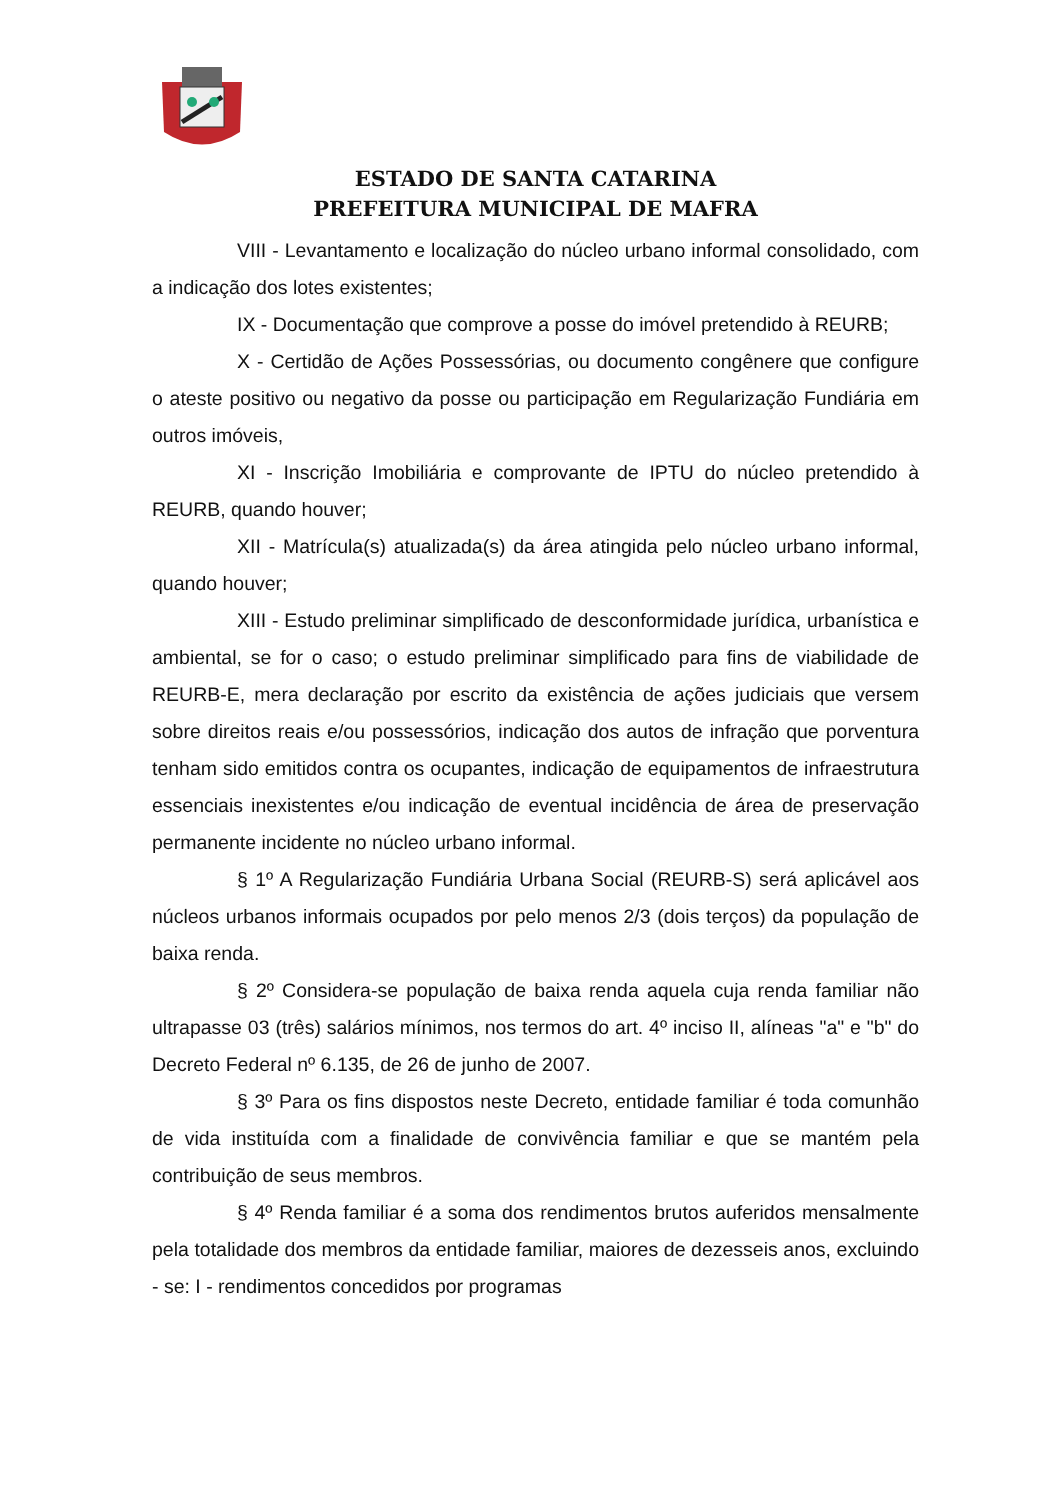ESTADO DE SANTA CATARINA
PREFEITURA MUNICIPAL DE MAFRA
VIII - Levantamento e localização do núcleo urbano informal consolidado, com a indicação dos lotes existentes;
IX - Documentação que comprove a posse do imóvel pretendido à REURB;
X - Certidão de Ações Possessórias, ou documento congênere que configure o ateste positivo ou negativo da posse ou participação em Regularização Fundiária em outros imóveis,
XI - Inscrição Imobiliária e comprovante de IPTU do núcleo pretendido à REURB, quando houver;
XII - Matrícula(s) atualizada(s) da área atingida pelo núcleo urbano informal, quando houver;
XIII - Estudo preliminar simplificado de desconformidade jurídica, urbanística e ambiental, se for o caso; o estudo preliminar simplificado para fins de viabilidade de REURB-E, mera declaração por escrito da existência de ações judiciais que versem sobre direitos reais e/ou possessórios, indicação dos autos de infração que porventura tenham sido emitidos contra os ocupantes, indicação de equipamentos de infraestrutura essenciais inexistentes e/ou indicação de eventual incidência de área de preservação permanente incidente no núcleo urbano informal.
§ 1º A Regularização Fundiária Urbana Social (REURB-S) será aplicável aos núcleos urbanos informais ocupados por pelo menos 2/3 (dois terços) da população de baixa renda.
§ 2º Considera-se população de baixa renda aquela cuja renda familiar não ultrapasse 03 (três) salários mínimos, nos termos do art. 4º inciso II, alíneas "a" e "b" do Decreto Federal nº 6.135, de 26 de junho de 2007.
§ 3º Para os fins dispostos neste Decreto, entidade familiar é toda comunhão de vida instituída com a finalidade de convivência familiar e que se mantém pela contribuição de seus membros.
§ 4º Renda familiar é a soma dos rendimentos brutos auferidos mensalmente pela totalidade dos membros da entidade familiar, maiores de dezesseis anos, excluindo - se: I - rendimentos concedidos por programas